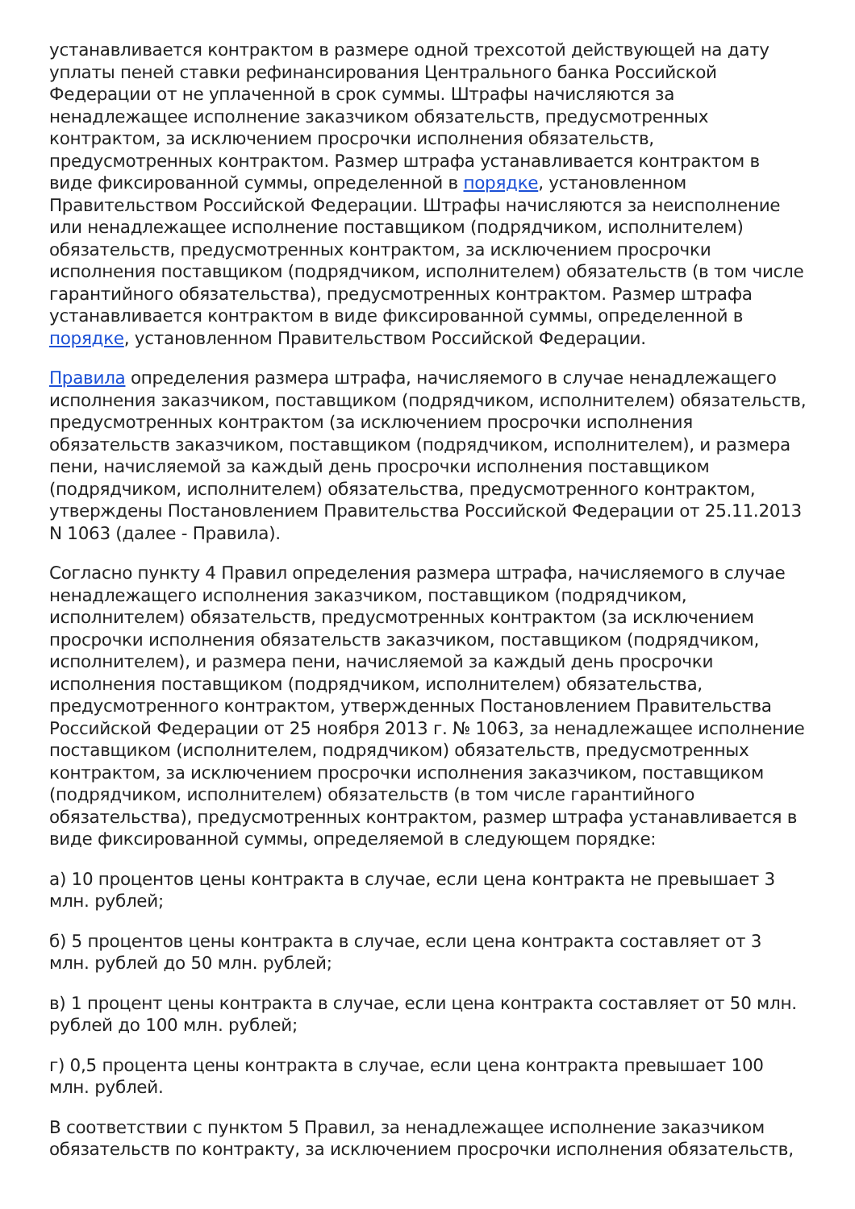устанавливается контрактом в размере одной трехсотой действующей на дату уплаты пеней ставки рефинансирования Центрального банка Российской Федерации от не уплаченной в срок суммы. Штрафы начисляются за ненадлежащее исполнение заказчиком обязательств, предусмотренных контрактом, за исключением просрочки исполнения обязательств, предусмотренных контрактом. Размер штрафа устанавливается контрактом в виде фиксированной суммы, определенной в порядке, установленном Правительством Российской Федерации. Штрафы начисляются за неисполнение или ненадлежащее исполнение поставщиком (подрядчиком, исполнителем) обязательств, предусмотренных контрактом, за исключением просрочки исполнения поставщиком (подрядчиком, исполнителем) обязательств (в том числе гарантийного обязательства), предусмотренных контрактом. Размер штрафа устанавливается контрактом в виде фиксированной суммы, определенной в порядке, установленном Правительством Российской Федерации.
Правила определения размера штрафа, начисляемого в случае ненадлежащего исполнения заказчиком, поставщиком (подрядчиком, исполнителем) обязательств, предусмотренных контрактом (за исключением просрочки исполнения обязательств заказчиком, поставщиком (подрядчиком, исполнителем), и размера пени, начисляемой за каждый день просрочки исполнения поставщиком (подрядчиком, исполнителем) обязательства, предусмотренного контрактом, утверждены Постановлением Правительства Российской Федерации от 25.11.2013 N 1063 (далее - Правила).
Согласно пункту 4 Правил определения размера штрафа, начисляемого в случае ненадлежащего исполнения заказчиком, поставщиком (подрядчиком, исполнителем) обязательств, предусмотренных контрактом (за исключением просрочки исполнения обязательств заказчиком, поставщиком (подрядчиком, исполнителем), и размера пени, начисляемой за каждый день просрочки исполнения поставщиком (подрядчиком, исполнителем) обязательства, предусмотренного контрактом, утвержденных Постановлением Правительства Российской Федерации от 25 ноября 2013 г. № 1063, за ненадлежащее исполнение поставщиком (исполнителем, подрядчиком) обязательств, предусмотренных контрактом, за исключением просрочки исполнения заказчиком, поставщиком (подрядчиком, исполнителем) обязательств (в том числе гарантийного обязательства), предусмотренных контрактом, размер штрафа устанавливается в виде фиксированной суммы, определяемой в следующем порядке:
а) 10 процентов цены контракта в случае, если цена контракта не превышает 3 млн. рублей;
б) 5 процентов цены контракта в случае, если цена контракта составляет от 3 млн. рублей до 50 млн. рублей;
в) 1 процент цены контракта в случае, если цена контракта составляет от 50 млн. рублей до 100 млн. рублей;
г) 0,5 процента цены контракта в случае, если цена контракта превышает 100 млн. рублей.
В соответствии с пунктом 5 Правил, за ненадлежащее исполнение заказчиком обязательств по контракту, за исключением просрочки исполнения обязательств,